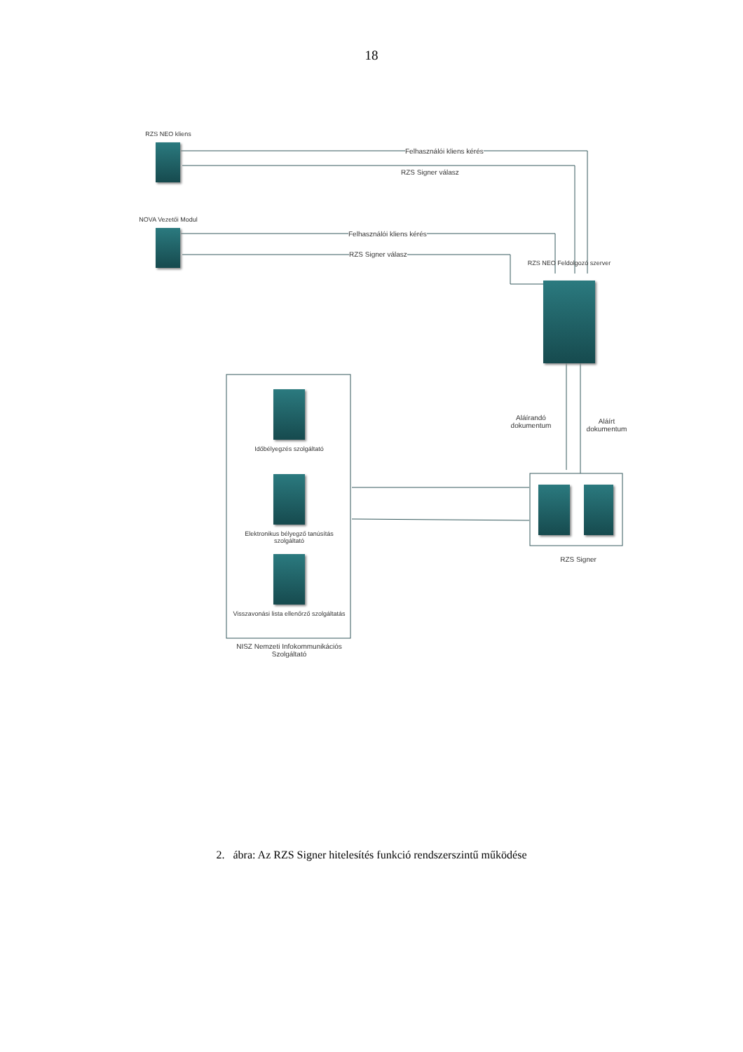18
RZS NEO kliens
NOVA Vezetői Modul
Felhasználói kliens kérés
RZS Signer válasz
Felhasználói kliens kérés
RZS Signer válasz
RZS NEO Feldolgozó szerver
Aláírandó dokumentum
Aláírt dokumentum
Időbélyegzés szolgáltató
Elektronikus bélyegző tanúsítás szolgáltató
Visszavonási lista ellenőrző szolgáltatás
NISZ Nemzeti Infokommunikációs Szolgáltató
RZS Signer
2. ábra: Az RZS Signer hitelesítés funkció rendszerszintű működése